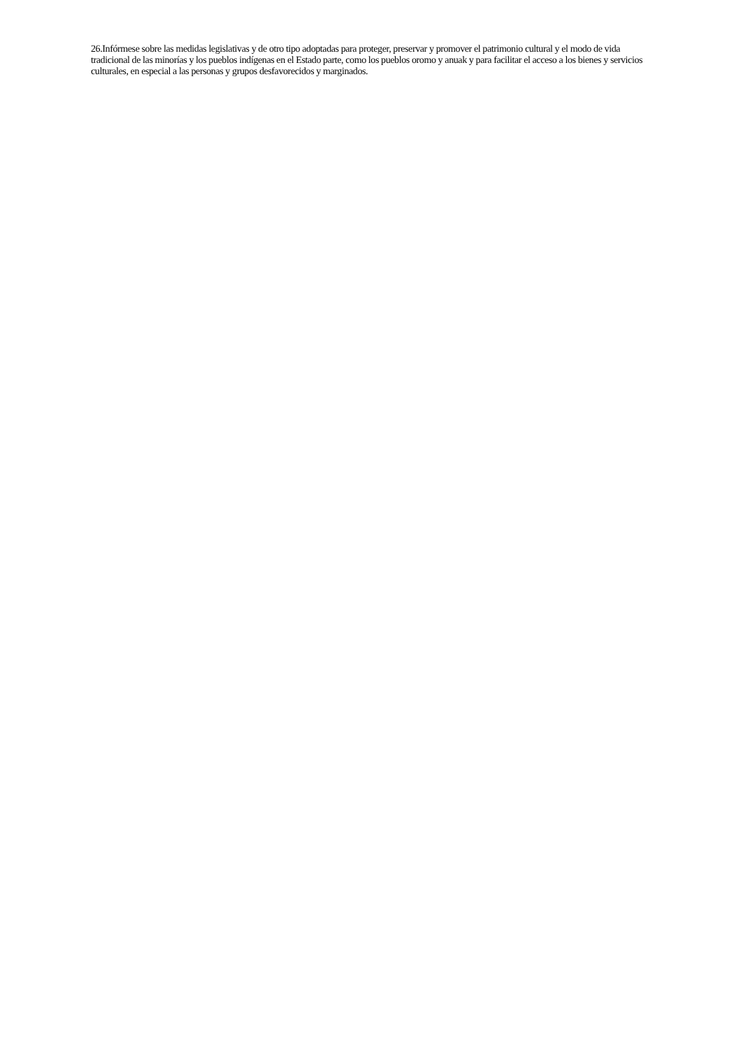26.Infórmese sobre las medidas legislativas y de otro tipo adoptadas para proteger, preservar y promover el patrimonio cultural y el modo de vida tradicional de las minorías y los pueblos indígenas en el Estado parte, como los pueblos oromo y anuak y para facilitar el acceso a los bienes y servicios culturales, en especial a las personas y grupos desfavorecidos y marginados.